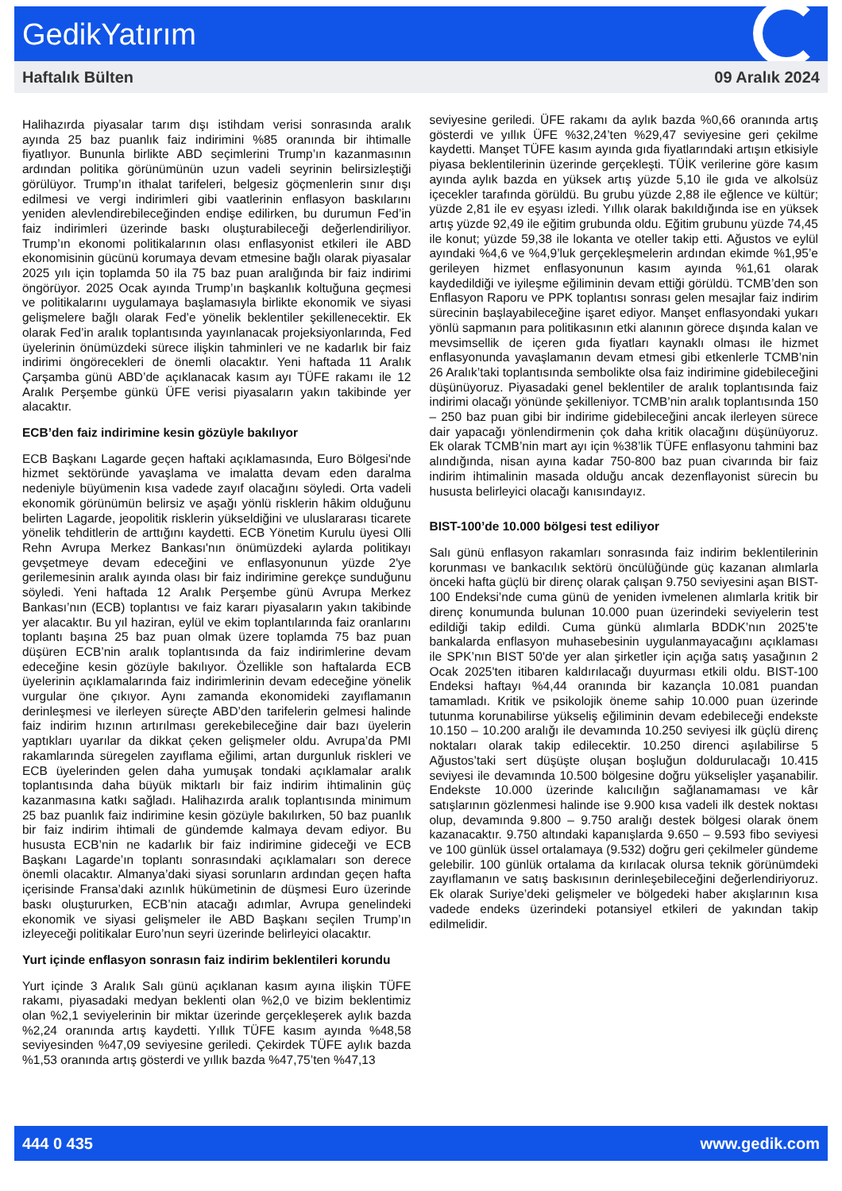GedikYatırım
Haftalık Bülten 09 Aralık 2024
Halihazırda piyasalar tarım dışı istihdam verisi sonrasında aralık ayında 25 baz puanlık faiz indirimini %85 oranında bir ihtimalle fiyatlıyor. Bununla birlikte ABD seçimlerini Trump’ın kazanmasının ardından politika görünümünün uzun vadeli seyrinin belirsizleştiği görülüyor. Trump’ın ithalat tarifeleri, belgesiz göçmenlerin sınır dışı edilmesi ve vergi indirimleri gibi vaatlerinin enflasyon baskılarını yeniden alevlendirebileceğinden endişe edilirken, bu durumun Fed’in faiz indirimleri üzerinde baskı oluşturabileceği değerlendiriliyor. Trump’ın ekonomi politikalarının olası enflasyonist etkileri ile ABD ekonomisinin gücünü korumaya devam etmesine bağlı olarak piyasalar 2025 yılı için toplamda 50 ila 75 baz puan aralığında bir faiz indirimi öngörüyor. 2025 Ocak ayında Trump’ın başkanlık koltuğuna geçmesi ve politikalarını uygulamaya başlamasıyla birlikte ekonomik ve siyasi gelişmelere bağlı olarak Fed’e yönelik beklentiler şekillenecektir. Ek olarak Fed’in aralık toplantısında yayınlanacak projeksiyonlarında, Fed üyelerinin önümüzdeki sürece ilişkin tahminleri ve ne kadarlık bir faiz indirimi öngörecekleri de önemli olacaktır. Yeni haftada 11 Aralık Çarşamba günü ABD’de açıklanacak kasım ayı TÜFE rakamı ile 12 Aralık Perşembe günkü ÜFE verisi piyasaların yakın takibinde yer alacaktır.
ECB’den faiz indirimine kesin gözüyle bakılıyor
ECB Başkanı Lagarde geçen haftaki açıklamasında, Euro Bölgesi'nde hizmet sektöründe yavaşlama ve imalatta devam eden daralma nedeniyle büyümenin kısa vadede zayıf olacağını söyledi. Orta vadeli ekonomik görünümün belirsiz ve aşağı yönlü risklerin hâkim olduğunu belirten Lagarde, jeopolitik risklerin yükseldiğini ve uluslararası ticarete yönelik tehditlerin de arttığını kaydetti. ECB Yönetim Kurulu üyesi Olli Rehn Avrupa Merkez Bankası'nın önümüzdeki aylarda politikayı gevşetmeye devam edeceğini ve enflasyonunun yüzde 2'ye gerilemesinin aralık ayında olası bir faiz indirimine gerekçe sunduğunu söyledi. Yeni haftada 12 Aralık Perşembe günü Avrupa Merkez Bankası’nın (ECB) toplantısı ve faiz kararı piyasaların yakın takibinde yer alacaktır. Bu yıl haziran, eylül ve ekim toplantılarında faiz oranlarını toplantı başına 25 baz puan olmak üzere toplamda 75 baz puan düşüren ECB’nin aralık toplantısında da faiz indirimlerine devam edeceğine kesin gözüyle bakılıyor. Özellikle son haftalarda ECB üyelerinin açıklamalarında faiz indirimlerinin devam edeceğine yönelik vurgular öne çıkıyor. Aynı zamanda ekonomideki zayıflamanın derinleşmesi ve ilerleyen süreçte ABD’den tarifelerin gelmesi halinde faiz indirim hızının artırılması gerekebileceğine dair bazı üyelerin yaptıkları uyarılar da dikkat çeken gelişmeler oldu. Avrupa’da PMI rakamlarında süregelen zayıflama eğilimi, artan durgunluk riskleri ve ECB üyelerinden gelen daha yumuşak tondaki açıklamalar aralık toplantısında daha büyük miktarlı bir faiz indirim ihtimalinin güç kazanmasına katkı sağladı. Halihazırda aralık toplantısında minimum 25 baz puanlık faiz indirimine kesin gözüyle bakılırken, 50 baz puanlık bir faiz indirim ihtimali de gündemde kalmaya devam ediyor. Bu hususta ECB’nin ne kadarlık bir faiz indirimine gideceği ve ECB Başkanı Lagarde’ın toplantı sonrasındaki açıklamaları son derece önemli olacaktır. Almanya’daki siyasi sorunların ardından geçen hafta içerisinde Fransa’daki azınlık hükümetinin de düşmesi Euro üzerinde baskı oluştururken, ECB’nin atacağı adımlar, Avrupa genelindeki ekonomik ve siyasi gelişmeler ile ABD Başkanı seçilen Trump’ın izleyeceği politikalar Euro’nun seyri üzerinde belirleyici olacaktır.
Yurt içinde enflasyon sonrasın faiz indirim beklentileri korundu
Yurt içinde 3 Aralık Salı günü açıklanan kasım ayına ilişkin TÜFE rakamı, piyasadaki medyan beklenti olan %2,0 ve bizim beklentimiz olan %2,1 seviyelerinin bir miktar üzerinde gerçekleşerek aylık bazda %2,24 oranında artış kaydetti. Yıllık TÜFE kasım ayında %48,58 seviyesinden %47,09 seviyesine geriledi. Çekirdek TÜFE aylık bazda %1,53 oranında artış gösterdi ve yıllık bazda %47,75’ten %47,13
seviyesine geriledi. ÜFE rakamı da aylık bazda %0,66 oranında artış gösterdi ve yıllık ÜFE %32,24’ten %29,47 seviyesine geri çekilme kaydetti. Manşet TÜFE kasım ayında gıda fiyatlarındaki artışın etkisiyle piyasa beklentilerinin üzerinde gerçekleşti. TÜİK verilerine göre kasım ayında aylık bazda en yüksek artış yüzde 5,10 ile gıda ve alkolsüz içecekler tarafında görüldü. Bu grubu yüzde 2,88 ile eğlence ve kültür; yüzde 2,81 ile ev eşyası izledi. Yıllık olarak bakıldığında ise en yüksek artış yüzde 92,49 ile eğitim grubunda oldu. Eğitim grubunu yüzde 74,45 ile konut; yüzde 59,38 ile lokanta ve oteller takip etti. Ağustos ve eylül ayındaki %4,6 ve %4,9’luk gerçekleşmelerin ardından ekimde %1,95’e gerileyen hizmet enflasyonunun kasım ayında %1,61 olarak kaydedildiği ve iyileşme eğiliminin devam ettiği görüldü. TCMB’den son Enflasyon Raporu ve PPK toplantısı sonrası gelen mesajlar faiz indirim sürecinin başlayabileceğine işaret ediyor. Manşet enflasyondaki yukarı yönlü sapmanın para politikasının etki alanının görece dışında kalan ve mevsimsellik de içeren gıda fiyatları kaynaklı olması ile hizmet enflasyonunda yavaşlamanın devam etmesi gibi etkenlerle TCMB’nin 26 Aralık’taki toplantısında sembolikte olsa faiz indirimine gidebileceğini düşünüyoruz. Piyasadaki genel beklentiler de aralık toplantısında faiz indirimi olacağı yönünde şekilleniyor. TCMB’nin aralık toplantısında 150 – 250 baz puan gibi bir indirime gidebileceğini ancak ilerleyen sürece dair yapacağı yönlendirmenin çok daha kritik olacağını düşünüyoruz. Ek olarak TCMB’nin mart ayı için %38’lik TÜFE enflasyonu tahmini baz alındığında, nisan ayına kadar 750-800 baz puan civarında bir faiz indirim ihtimalinin masada olduğu ancak dezenflayonist sürecin bu hususta belirleyici olacağı kanısındayız.
BIST-100’de 10.000 bölgesi test ediliyor
Salı günü enflasyon rakamları sonrasında faiz indirim beklentilerinin korunması ve bankacılık sektörü öncülüğünde güç kazanan alımlarla önceki hafta güçlü bir direnç olarak çalışan 9.750 seviyesini aşan BIST-100 Endeksi’nde cuma günü de yeniden ivmelenen alımlarla kritik bir direnç konumunda bulunan 10.000 puan üzerindeki seviyelerin test edildiği takip edildi. Cuma günkü alımlarla BDDK’nın 2025’te bankalarda enflasyon muhasebesinin uygulanmayacağını açıklaması ile SPK’nın BIST 50'de yer alan şirketler için açığa satış yasağının 2 Ocak 2025'ten itibaren kaldırılacağı duyurması etkili oldu. BIST-100 Endeksi haftayı %4,44 oranında bir kazançla 10.081 puandan tamamladı. Kritik ve psikolojik öneme sahip 10.000 puan üzerinde tutunma korunabilirse yükseliş eğiliminin devam edebileceği endekste 10.150 – 10.200 aralığı ile devamında 10.250 seviyesi ilk güçlü direnç noktaları olarak takip edilecektir. 10.250 direnci aşılabilirse 5 Ağustos’taki sert düşüşte oluşan boşluğun doldurulacağı 10.415 seviyesi ile devamında 10.500 bölgesine doğru yükselişler yaşanabilir. Endekste 10.000 üzerinde kalıcılığın sağlanamaması ve kâr satışlarının gözlenmesi halinde ise 9.900 kısa vadeli ilk destek noktası olup, devamında 9.800 – 9.750 aralığı destek bölgesi olarak önem kazanacaktır. 9.750 altındaki kapanışlarda 9.650 – 9.593 fibo seviyesi ve 100 günlük üssel ortalamaya (9.532) doğru geri çekilmeler gündeme gelebilir. 100 günlük ortalama da kırılacak olursa teknik görünümdeki zayıflamanın ve satış baskısının derinleşebileceğini değerlendiriyoruz. Ek olarak Suriye’deki gelişmeler ve bölgedeki haber akışlarının kısa vadede endeks üzerindeki potansiyel etkileri de yakından takip edilmelidir.
444 0 435 www.gedik.com